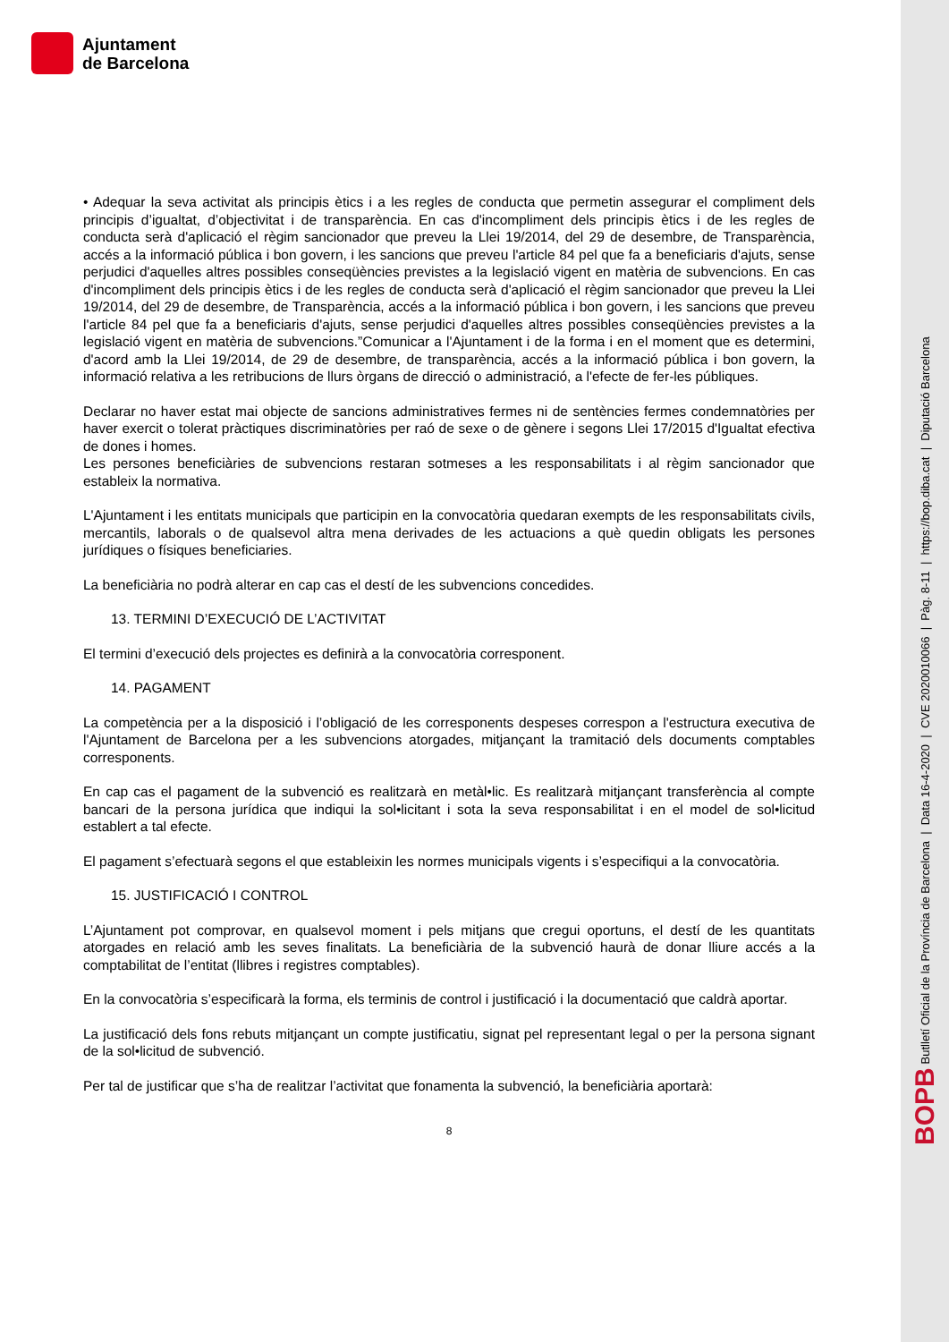Ajuntament
de Barcelona
• Adequar la seva activitat als principis ètics i a les regles de conducta que permetin assegurar el compliment dels principis d’igualtat, d’objectivitat i de transparència. En cas d'incompliment dels principis ètics i de les regles de conducta serà d'aplicació el règim sancionador que preveu la Llei 19/2014, del 29 de desembre, de Transparència, accés a la informació pública i bon govern, i les sancions que preveu l'article 84 pel que fa a beneficiaris d'ajuts, sense perjudici d'aquelles altres possibles conseqüències previstes a la legislació vigent en matèria de subvencions. En cas d'incompliment dels principis ètics i de les regles de conducta serà d'aplicació el règim sancionador que preveu la Llei 19/2014, del 29 de desembre, de Transparència, accés a la informació pública i bon govern, i les sancions que preveu l'article 84 pel que fa a beneficiaris d'ajuts, sense perjudici d'aquelles altres possibles conseqüències previstes a la legislació vigent en matèria de subvencions.”Comunicar a l'Ajuntament i de la forma i en el moment que es determini, d'acord amb la Llei 19/2014, de 29 de desembre, de transparència, accés a la informació pública i bon govern, la informació relativa a les retribucions de llurs òrgans de direcció o administració, a l'efecte de fer-les públiques.
Declarar no haver estat mai objecte de sancions administratives fermes ni de sentències fermes condemnatòries per haver exercit o tolerat pràctiques discriminatòries per raó de sexe o de gènere i segons Llei 17/2015 d'Igualtat efectiva de dones i homes.
Les persones beneficiàries de subvencions restaran sotmeses a les responsabilitats i al règim sancionador que estableix la normativa.
L'Ajuntament i les entitats municipals que participin en la convocatòria quedaran exempts de les responsabilitats civils, mercantils, laborals o de qualsevol altra mena derivades de les actuacions a què quedin obligats les persones jurídiques o físiques beneficiaries.
La beneficiària no podrà alterar en cap cas el destí de les subvencions concedides.
13. TERMINI D’EXECUCIÓ DE L’ACTIVITAT
El termini d’execució dels projectes es definirà a la convocatòria corresponent.
14. PAGAMENT
La competència per a la disposició i l’obligació de les corresponents despeses correspon a l'estructura executiva de l'Ajuntament de Barcelona per a les subvencions atorgades, mitjançant la tramitació dels documents comptables corresponents.
En cap cas el pagament de la subvenció es realitzarà en metàl•lic. Es realitzarà mitjançant transferència al compte bancari de la persona jurídica que indiqui la sol•licitant i sota la seva responsabilitat i en el model de sol•licitud establert a tal efecte.
El pagament s’efectuarà segons el que estableixin les normes municipals vigents i s’especifiqui a la convocatòria.
15. JUSTIFICACIÓ I CONTROL
L’Ajuntament pot comprovar, en qualsevol moment i pels mitjans que cregui oportuns, el destí de les quantitats atorgades en relació amb les seves finalitats. La beneficiària de la subvenció haurà de donar lliure accés a la comptabilitat de l’entitat (llibres i registres comptables).
En la convocatòria s’especificarà la forma, els terminis de control i justificació i la documentació que caldrà aportar.
La justificació dels fons rebuts mitjançant un compte justificatiu, signat pel representant legal o per la persona signant de la sol•licitud de subvenció.
Per tal de justificar que s’ha de realitzar l’activitat que fonamenta la subvenció, la beneficiària aportarà:
8
BOPB Butlletí Oficial de la Província de Barcelona | Data 16-4-2020 | CVE 2020010066 | Pàg. 8-11 | https://bop.diba.cat | Diputació Barcelona